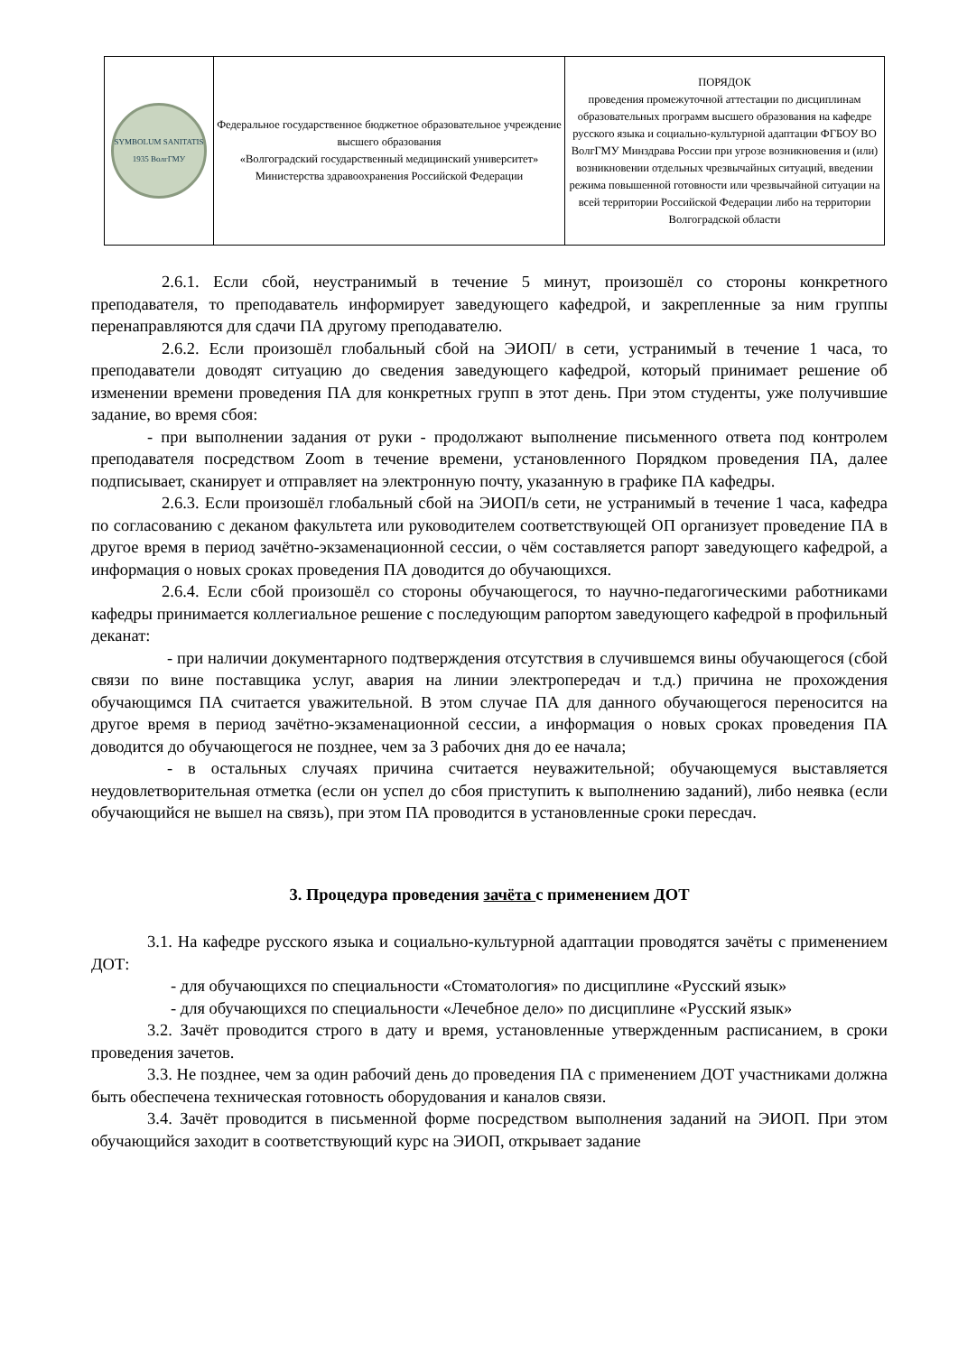| SYMBOLUM SANITATIS 1935 ВолгГМУ | Федеральное государственное бюджетное образовательное учреждение высшего образования «Волгоградский государственный медицинский университет» Министерства здравоохранения Российской Федерации | ПОРЯДОК проведения промежуточной аттестации по дисциплинам образовательных программ высшего образования на кафедре русского языка и социально-культурной адаптации ФГБОУ ВО ВолгГМУ Минздрава России при угрозе возникновения и (или) возникновении отдельных чрезвычайных ситуаций, введении режима повышенной готовности или чрезвычайной ситуации на всей территории Российской Федерации либо на территории Волгоградской области |
2.6.1. Если сбой, неустранимый в течение 5 минут, произошёл со стороны конкретного преподавателя, то преподаватель информирует заведующего кафедрой, и закрепленные за ним группы перенаправляются для сдачи ПА другому преподавателю.
2.6.2. Если произошёл глобальный сбой на ЭИОП/ в сети, устранимый в течение 1 часа, то преподаватели доводят ситуацию до сведения заведующего кафедрой, который принимает решение об изменении времени проведения ПА для конкретных групп в этот день. При этом студенты, уже получившие задание, во время сбоя:
- при выполнении задания от руки - продолжают выполнение письменного ответа под контролем преподавателя посредством Zoom в течение времени, установленного Порядком проведения ПА, далее подписывает, сканирует и отправляет на электронную почту, указанную в графике ПА кафедры.
2.6.3. Если произошёл глобальный сбой на ЭИОП/в сети, не устранимый в течение 1 часа, кафедра по согласованию с деканом факультета или руководителем соответствующей ОП организует проведение ПА в другое время в период зачётно-экзаменационной сессии, о чём составляется рапорт заведующего кафедрой, а информация о новых сроках проведения ПА доводится до обучающихся.
2.6.4. Если сбой произошёл со стороны обучающегося, то научно-педагогическими работниками кафедры принимается коллегиальное решение с последующим рапортом заведующего кафедрой в профильный деканат:
- при наличии документарного подтверждения отсутствия в случившемся вины обучающегося (сбой связи по вине поставщика услуг, авария на линии электропередач и т.д.) причина не прохождения обучающимся ПА считается уважительной. В этом случае ПА для данного обучающегося переносится на другое время в период зачётно-экзаменационной сессии, а информация о новых сроках проведения ПА доводится до обучающегося не позднее, чем за 3 рабочих дня до ее начала;
- в остальных случаях причина считается неуважительной; обучающемуся выставляется неудовлетворительная отметка (если он успел до сбоя приступить к выполнению заданий), либо неявка (если обучающийся не вышел на связь), при этом ПА проводится в установленные сроки пересдач.
3. Процедура проведения зачёта с применением ДОТ
3.1. На кафедре русского языка и социально-культурной адаптации проводятся зачёты с применением ДОТ:
- для обучающихся по специальности «Стоматология» по дисциплине «Русский язык»
- для обучающихся по специальности «Лечебное дело» по дисциплине «Русский язык»
3.2. Зачёт проводится строго в дату и время, установленные утвержденным расписанием, в сроки проведения зачетов.
3.3. Не позднее, чем за один рабочий день до проведения ПА с применением ДОТ участниками должна быть обеспечена техническая готовность оборудования и каналов связи.
3.4. Зачёт проводится в письменной форме посредством выполнения заданий на ЭИОП. При этом обучающийся заходит в соответствующий курс на ЭИОП, открывает задание